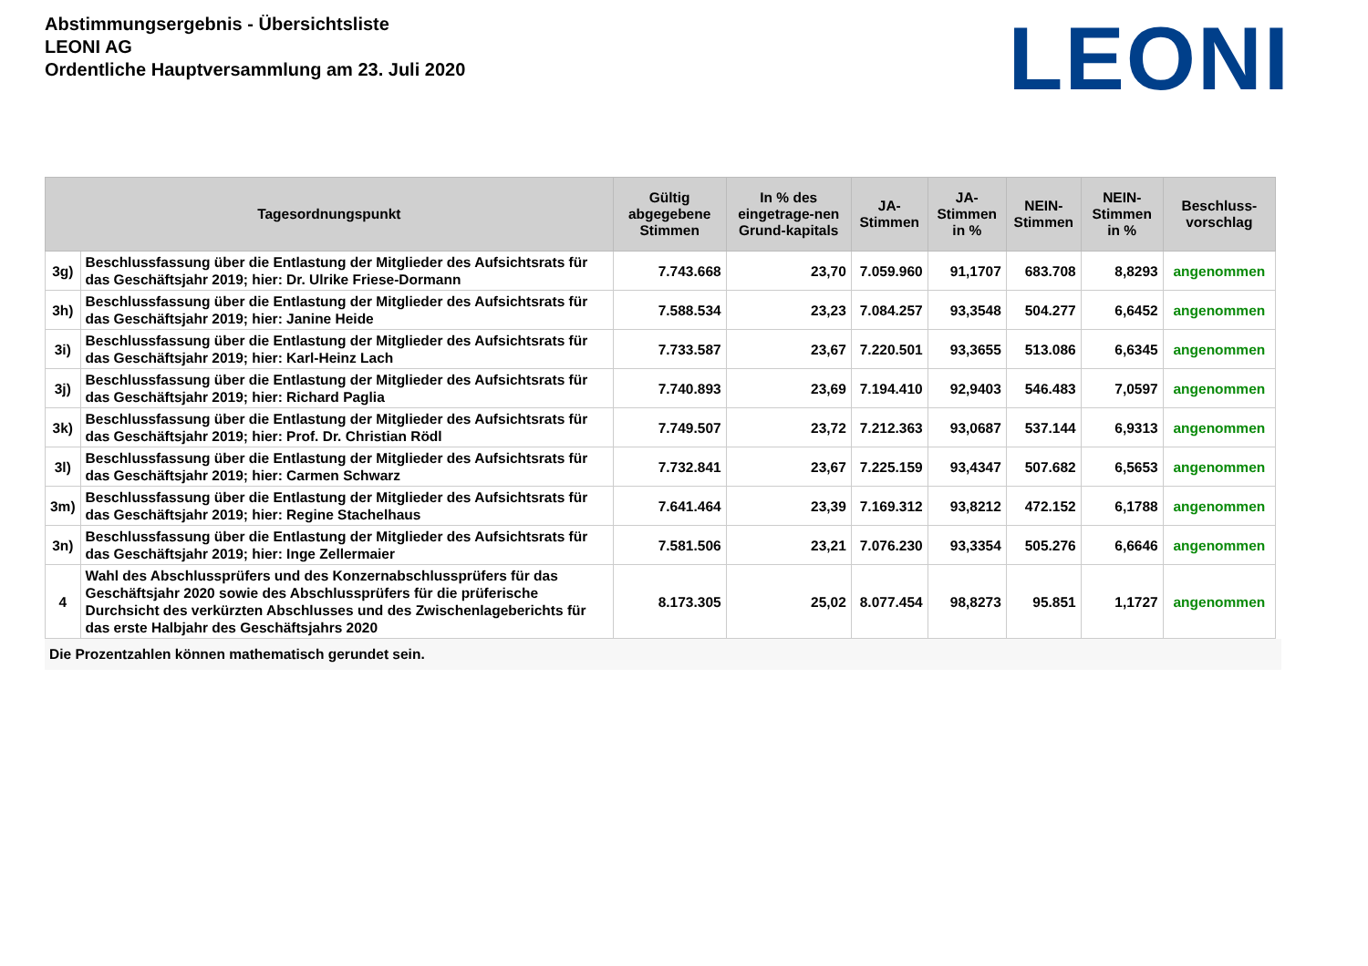Abstimmungsergebnis - Übersichtsliste
LEONI AG
Ordentliche Hauptversammlung am 23. Juli 2020
LEONI
| Tagesordnungspunkt | | Gültig abgegebene Stimmen | In % des eingetrage-nen Grund-kapitals | JA-Stimmen | JA-Stimmen in % | NEIN-Stimmen | NEIN-Stimmen in % | Beschluss-vorschlag |
| --- | --- | --- | --- | --- | --- | --- | --- | --- |
| 3g) | Beschlussfassung über die Entlastung der Mitglieder des Aufsichtsrats für das Geschäftsjahr 2019; hier: Dr. Ulrike Friese-Dormann | 7.743.668 | 23,70 | 7.059.960 | 91,1707 | 683.708 | 8,8293 | angenommen |
| 3h) | Beschlussfassung über die Entlastung der Mitglieder des Aufsichtsrats für das Geschäftsjahr 2019; hier: Janine Heide | 7.588.534 | 23,23 | 7.084.257 | 93,3548 | 504.277 | 6,6452 | angenommen |
| 3i) | Beschlussfassung über die Entlastung der Mitglieder des Aufsichtsrats für das Geschäftsjahr 2019; hier: Karl-Heinz Lach | 7.733.587 | 23,67 | 7.220.501 | 93,3655 | 513.086 | 6,6345 | angenommen |
| 3j) | Beschlussfassung über die Entlastung der Mitglieder des Aufsichtsrats für das Geschäftsjahr 2019; hier: Richard Paglia | 7.740.893 | 23,69 | 7.194.410 | 92,9403 | 546.483 | 7,0597 | angenommen |
| 3k) | Beschlussfassung über die Entlastung der Mitglieder des Aufsichtsrats für das Geschäftsjahr 2019; hier: Prof. Dr. Christian Rödl | 7.749.507 | 23,72 | 7.212.363 | 93,0687 | 537.144 | 6,9313 | angenommen |
| 3l) | Beschlussfassung über die Entlastung der Mitglieder des Aufsichtsrats für das Geschäftsjahr 2019; hier: Carmen Schwarz | 7.732.841 | 23,67 | 7.225.159 | 93,4347 | 507.682 | 6,5653 | angenommen |
| 3m) | Beschlussfassung über die Entlastung der Mitglieder des Aufsichtsrats für das Geschäftsjahr 2019; hier: Regine Stachelhaus | 7.641.464 | 23,39 | 7.169.312 | 93,8212 | 472.152 | 6,1788 | angenommen |
| 3n) | Beschlussfassung über die Entlastung der Mitglieder des Aufsichtsrats für das Geschäftsjahr 2019; hier: Inge Zellermaier | 7.581.506 | 23,21 | 7.076.230 | 93,3354 | 505.276 | 6,6646 | angenommen |
| 4 | Wahl des Abschlussprüfers und des Konzernabschlussprüfers für das Geschäftsjahr 2020 sowie des Abschlussprüfers für die prüferische Durchsicht des verkürzten Abschlusses und des Zwischenlageberichts für das erste Halbjahr des Geschäftsjahrs 2020 | 8.173.305 | 25,02 | 8.077.454 | 98,8273 | 95.851 | 1,1727 | angenommen |
Die Prozentzahlen können mathematisch gerundet sein.